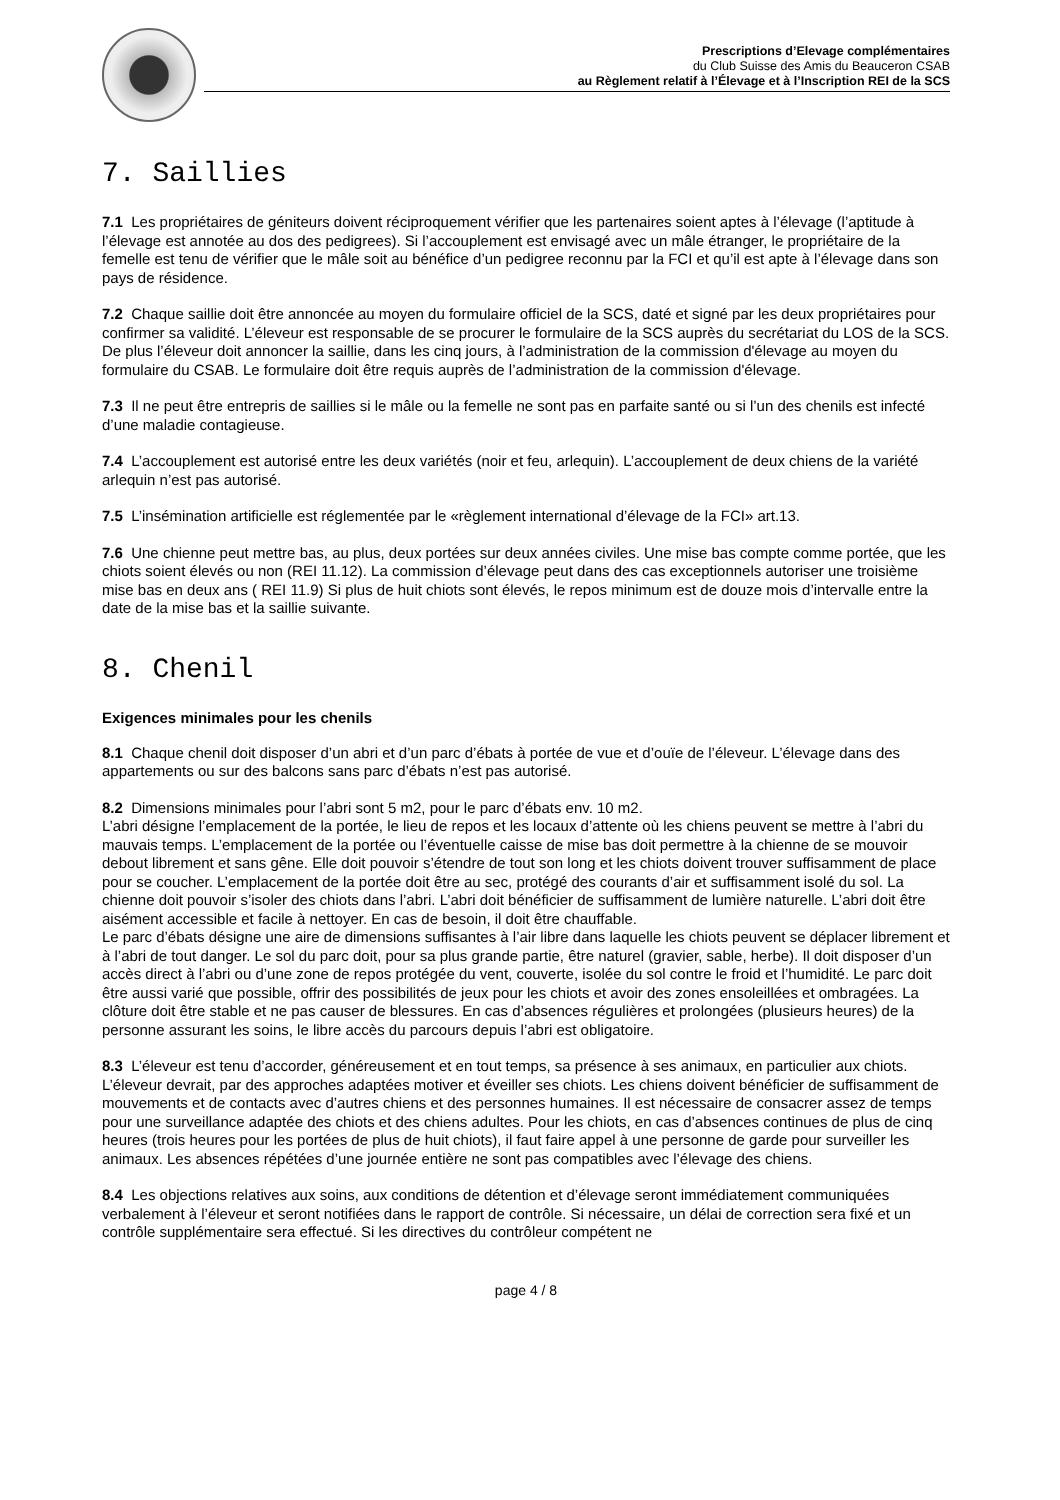Prescriptions d’Elevage complémentaires
du Club Suisse des Amis du Beauceron CSAB
au Règlement relatif à l’Élevage et à l’Inscription REI de la SCS
7. Saillies
7.1 Les propriétaires de géniteurs doivent réciproquement vérifier que les partenaires soient aptes à l’élevage (l’aptitude à l’élevage est annotée au dos des pedigrees). Si l’accouplement est envisagé avec un mâle étranger, le propriétaire de la femelle est tenu de vérifier que le mâle soit au bénéfice d’un pedigree reconnu par la FCI et qu’il est apte à l’élevage dans son pays de résidence.
7.2 Chaque saillie doit être annoncée au moyen du formulaire officiel de la SCS, daté et signé par les deux propriétaires pour confirmer sa validité. L’éleveur est responsable de se procurer le formulaire de la SCS auprès du secrétariat du LOS de la SCS. De plus l’éleveur doit annoncer la saillie, dans les cinq jours, à l’administration de la commission d'élevage au moyen du formulaire du CSAB. Le formulaire doit être requis auprès de l’administration de la commission d'élevage.
7.3 Il ne peut être entrepris de saillies si le mâle ou la femelle ne sont pas en parfaite santé ou si l’un des chenils est infecté d’une maladie contagieuse.
7.4 L’accouplement est autorisé entre les deux variétés (noir et feu, arlequin). L’accouplement de deux chiens de la variété arlequin n’est pas autorisé.
7.5 L’insémination artificielle est réglementée par le «règlement international d’élevage de la FCI» art.13.
7.6 Une chienne peut mettre bas, au plus, deux portées sur deux années civiles. Une mise bas compte comme portée, que les chiots soient élevés ou non (REI 11.12). La commission d’élevage peut dans des cas exceptionnels autoriser une troisième mise bas en deux ans ( REI 11.9) Si plus de huit chiots sont élevés, le repos minimum est de douze mois d’intervalle entre la date de la mise bas et la saillie suivante.
8. Chenil
Exigences minimales pour les chenils
8.1 Chaque chenil doit disposer d’un abri et d’un parc d’ébats à portée de vue et d’ouïe de l’éleveur. L’élevage dans des appartements ou sur des balcons sans parc d’ébats n’est pas autorisé.
8.2 Dimensions minimales pour l’abri sont 5 m2, pour le parc d’ébats env. 10 m2.
L’abri désigne l’emplacement de la portée, le lieu de repos et les locaux d’attente où les chiens peuvent se mettre à l’abri du mauvais temps. L’emplacement de la portée ou l’éventuelle caisse de mise bas doit permettre à la chienne de se mouvoir debout librement et sans gêne. Elle doit pouvoir s’étendre de tout son long et les chiots doivent trouver suffisamment de place pour se coucher. L’emplacement de la portée doit être au sec, protégé des courants d’air et suffisamment isolé du sol. La chienne doit pouvoir s’isoler des chiots dans l’abri. L’abri doit bénéficier de suffisamment de lumière naturelle. L’abri doit être aisément accessible et facile à nettoyer. En cas de besoin, il doit être chauffable.
Le parc d’ébats désigne une aire de dimensions suffisantes à l’air libre dans laquelle les chiots peuvent se déplacer librement et à l’abri de tout danger. Le sol du parc doit, pour sa plus grande partie, être naturel (gravier, sable, herbe). Il doit disposer d’un accès direct à l’abri ou d’une zone de repos protégée du vent, couverte, isolée du sol contre le froid et l’humidité. Le parc doit être aussi varié que possible, offrir des possibilités de jeux pour les chiots et avoir des zones ensoleillées et ombragées. La clôture doit être stable et ne pas causer de blessures. En cas d’absences régulières et prolongées (plusieurs heures) de la personne assurant les soins, le libre accès du parcours depuis l’abri est obligatoire.
8.3 L’éleveur est tenu d’accorder, généreusement et en tout temps, sa présence à ses animaux, en particulier aux chiots. L’éleveur devrait, par des approches adaptées motiver et éveiller ses chiots. Les chiens doivent bénéficier de suffisamment de mouvements et de contacts avec d’autres chiens et des personnes humaines. Il est nécessaire de consacrer assez de temps pour une surveillance adaptée des chiots et des chiens adultes. Pour les chiots, en cas d’absences continues de plus de cinq heures (trois heures pour les portées de plus de huit chiots), il faut faire appel à une personne de garde pour surveiller les animaux. Les absences répétées d’une journée entière ne sont pas compatibles avec l’élevage des chiens.
8.4 Les objections relatives aux soins, aux conditions de détention et d’élevage seront immédiatement communiquées verbalement à l’éleveur et seront notifiées dans le rapport de contrôle. Si nécessaire, un délai de correction sera fixé et un contrôle supplémentaire sera effectué. Si les directives du contrôleur compétent ne
page 4 / 8